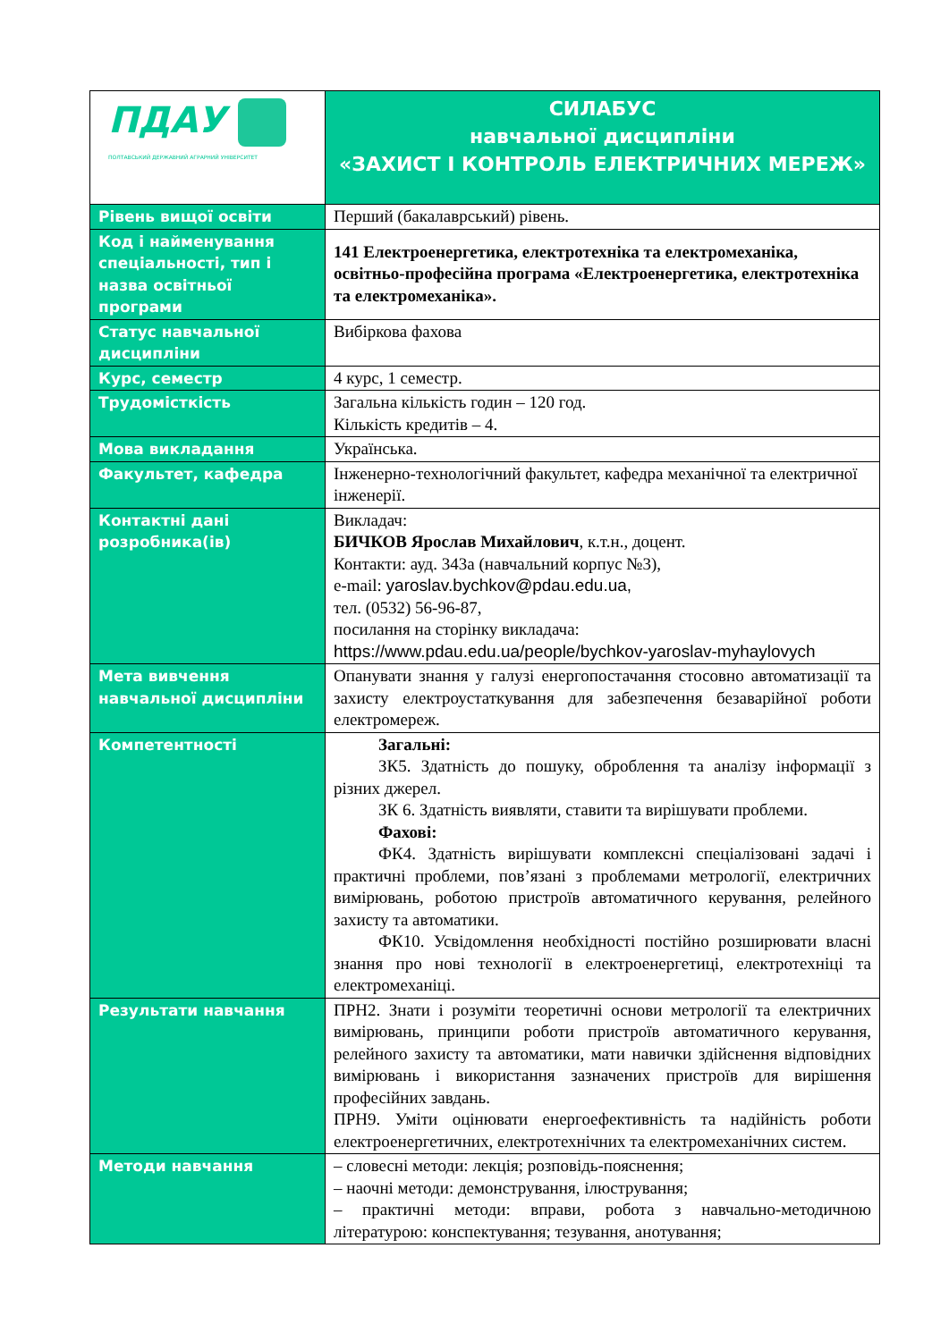| ПДАУ ПОЛТАВСЬКИЙ ДЕРЖАВНИЙ АГРАРНИЙ УНІВЕРСИТЕТ | СИЛАБУС навчальної дисципліни «ЗАХИСТ І КОНТРОЛЬ ЕЛЕКТРИЧНИХ МЕРЕЖ» |
| Рівень вищої освіти | Перший (бакалаврський) рівень. |
| Код і найменування спеціальності, тип і назва освітньої програми | 141 Електроенергетика, електротехніка та електромеханіка, освітньо-професійна програма «Електроенергетика, електротехніка та електромеханіка». |
| Статус навчальної дисципліни | Вибіркова фахова |
| Курс, семестр | 4 курс, 1 семестр. |
| Трудомісткість | Загальна кількість годин – 120 год. Кількість кредитів – 4. |
| Мова викладання | Українська. |
| Факультет, кафедра | Інженерно-технологічний факультет, кафедра механічної та електричної інженерії. |
| Контактні дані розробника(ів) | Викладач: БИЧКОВ Ярослав Михайлович , к.т.н., доцент. Контакти: ауд. 343а (навчальний корпус №3), e-mail: yaroslav.bychkov@pdau.edu.ua, тел. (0532) 56-96-87, посилання на сторінку викладача: https://www.pdau.edu.ua/people/bychkov-yaroslav-myhaylovych |
| Мета вивчення навчальної дисципліни | Опанувати знання у галузі енергопостачання стосовно автоматизації та захисту електроустаткування для забезпечення безаварійної роботи електромереж. |
| Компетентності | Загальні: ЗК5. Здатність до пошуку, оброблення та аналізу інформації з різних джерел. ЗК 6. Здатність виявляти, ставити та вирішувати проблеми. Фахові: ФК4. Здатність вирішувати комплексні спеціалізовані задачі і практичні проблеми, пов’язані з проблемами метрології, електричних вимірювань, роботою пристроїв автоматичного керування, релейного захисту та автоматики. ФК10. Усвідомлення необхідності постійно розширювати власні знання про нові технології в електроенергетиці, електротехніці та електромеханіці. |
| Результати навчання | ПРН2. Знати і розуміти теоретичні основи метрології та електричних вимірювань, принципи роботи пристроїв автоматичного керування, релейного захисту та автоматики, мати навички здійснення відповідних вимірювань і використання зазначених пристроїв для вирішення професійних завдань. ПРН9. Уміти оцінювати енергоефективність та надійність роботи електроенергетичних, електротехнічних та електромеханічних систем. |
| Методи навчання | – словесні методи: лекція; розповідь-пояснення; – наочні методи: демонстрування, ілюстрування; – практичні методи: вправи, робота з навчально-методичною літературою: конспектування; тезування, анотування; |